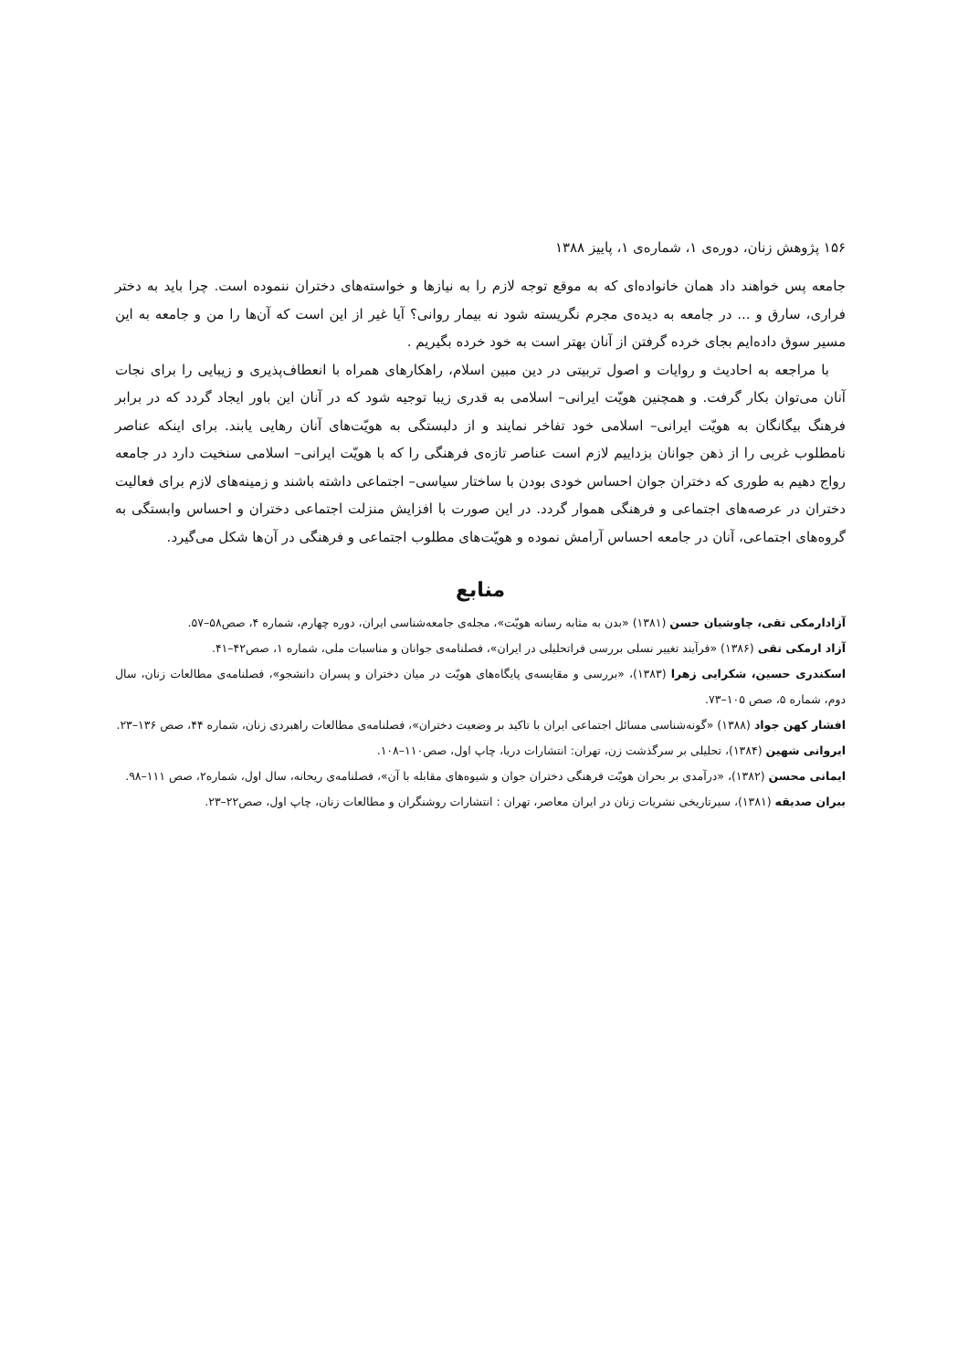۱۵۶ پژوهش زنان، دوره‌ی ۱، شماره‌ی ۱، پاییز ۱۳۸۸
جامعه پس خواهند داد همان خانواده‌ای که به موقع توجه لازم را به نیازها و خواسته‌های دختران ننموده است. چرا باید به دختر فراری، سارق و ... در جامعه به دیده‌ی مجرم نگریسته شود نه بیمار روانی؟ آیا غیر از این است که آن‌ها را من و جامعه به این مسیر سوق داده‌ایم بجای خرده گرفتن از آنان بهتر است به خود خرده بگیریم .
با مراجعه به احادیث و روایات و اصول تربیتی در دین مبین اسلام، راهکارهای همراه با انعطاف‌پذیری و زیبایی را برای نجات آنان می‌توان بکار گرفت. و همچنین هویّت ایرانی– اسلامی به قدری زیبا توجیه شود که در آنان این باور ایجاد گردد که در برابر فرهنگ بیگانگان به هویّت ایرانی– اسلامی خود تفاخر نمایند و از دلبستگی به هویّت‌های آنان رهایی یابند. برای اینکه عناصر نامطلوب غربی را از ذهن جوانان بزداییم لازم است عناصر تازه‌ی فرهنگی را که با هویّت ایرانی– اسلامی سنخیت دارد در جامعه رواج دهیم به طوری که دختران جوان احساس خودی بودن با ساختار سیاسی– اجتماعی داشته باشند و زمینه‌های لازم برای فعالیت دختران در عرصه‌های اجتماعی و فرهنگی هموار گردد. در این صورت با افزایش منزلت اجتماعی دختران و احساس وابستگی به گروه‌های اجتماعی، آنان در جامعه احساس آرامش نموده و هویّت‌های مطلوب اجتماعی و فرهنگی در آن‌ها شکل می‌گیرد.
منابع
آزادارمکی تقی، چاوشیان حسن (۱۳۸۱) «بدن به مثابه رسانه هویّت»، مجله‌ی جامعه‌شناسی ایران، دوره چهارم، شماره ۴، صص۵۸–۵۷.
آزاد ارمکی تقی (۱۳۸۶) «فرآیند تغییر نسلی بررسی فراتحلیلی در ایران»، فصلنامه‌ی جوانان و مناسبات ملی، شماره ۱، صص۴۲–۴۱.
اسکندری حسین، شکرایی زهرا (۱۳۸۳)، «بررسی و مقایسه‌ی پایگاه‌های هویّت در میان دختران و پسران دانشجو»، فصلنامه‌ی مطالعات زنان، سال دوم، شماره ۵، صص ۱۰۵–۷۳.
افشار کهن جواد (۱۳۸۸) «گونه‌شناسی مسائل اجتماعی ایران با تاکید بر وضعیت دختران»، فصلنامه‌ی مطالعات راهبردی زنان، شماره ۴۴، صص ۱۳۶–۲۳.
ایروانی شهین (۱۳۸۴)، تحلیلی بر سرگذشت زن، تهران: انتشارات دریا، چاپ اول، صص۱۱۰–۱۰۸.
ایمانی محسن (۱۳۸۲)، «درآمدی بر بحران هویّت فرهنگی دختران جوان و شیوه‌های مقابله با آن»، فصلنامه‌ی ریحانه، سال اول، شماره۲، صص ۱۱۱–۹۸.
ببران صدیقه (۱۳۸۱)، سیرتاریخی نشریات زنان در ایران معاصر، تهران : انتشارات روشنگران و مطالعات زنان، چاپ اول، صص۲۲–۲۳.